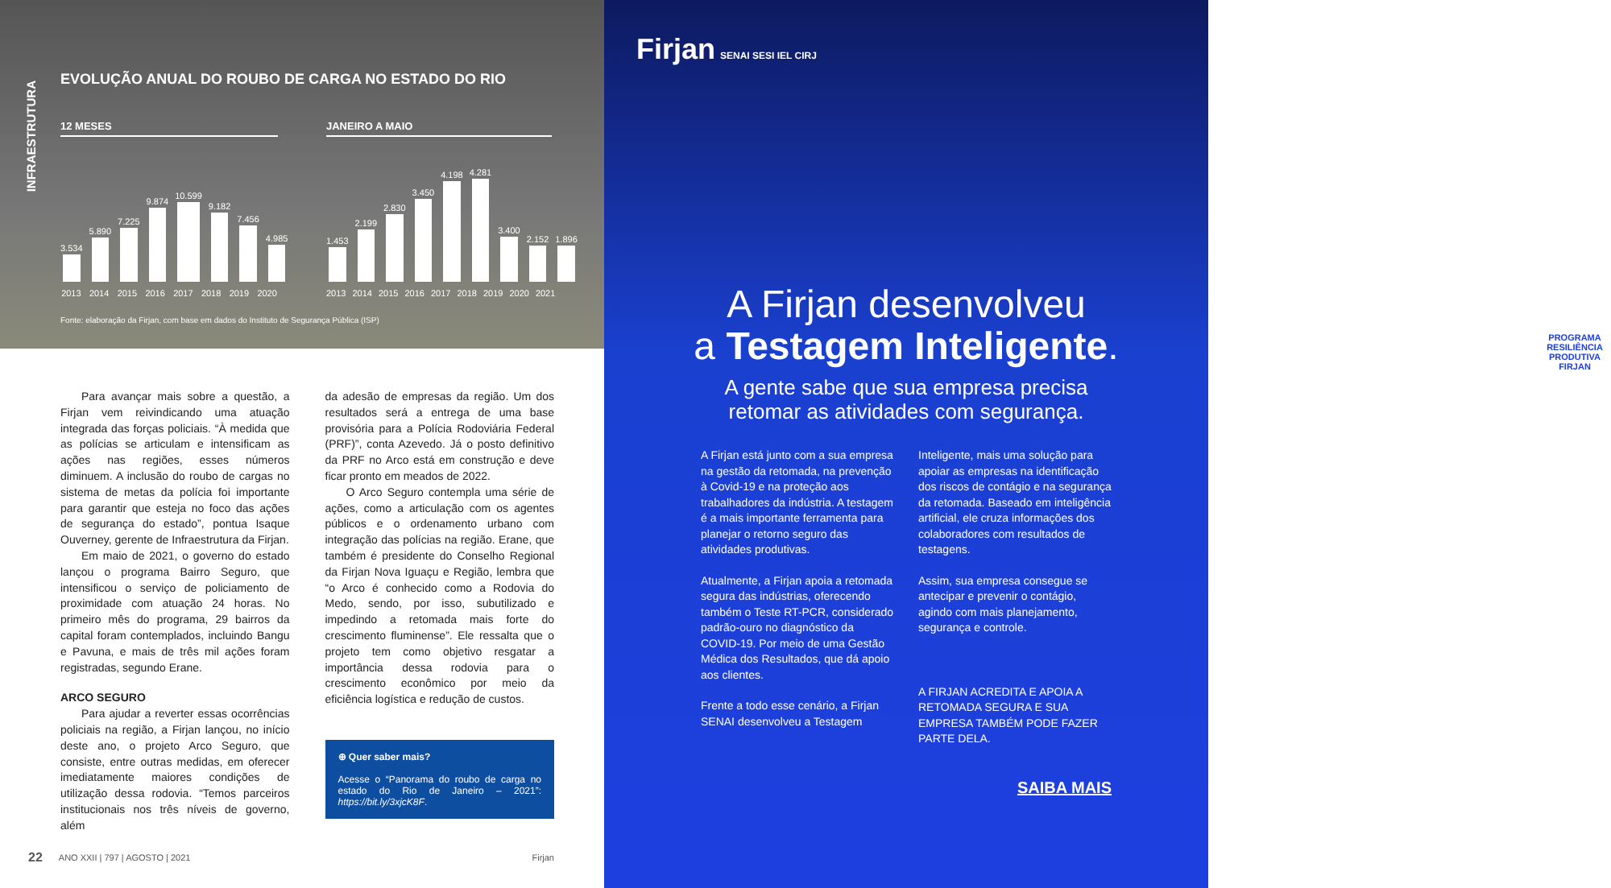INFRAESTRUTURA
EVOLUÇÃO ANUAL DO ROUBO DE CARGA NO ESTADO DO RIO
12 MESES
3.534
5.890
7.225
9.874
10.599
9.182
7.456
4.985
2013 2014 2015 2016 2017 2018 2019 2020
JANEIRO A MAIO
1.453
2.199
2.830
3.450
4.198
4.281
3.400
2.152
1.896
2013 2014 2015 2016 2017 2018 2019 2020 2021
Fonte: elaboração da Firjan, com base em dados do Instituto de Segurança Pública (ISP)
Para avançar mais sobre a questão, a Firjan vem reivindicando uma atuação integrada das forças policiais. “À medida que as polícias se articulam e intensificam as ações nas regiões, esses números diminuem. A inclusão do roubo de cargas no sistema de metas da polícia foi importante para garantir que esteja no foco das ações de segurança do estado”, pontua Isaque Ouverney, gerente de Infraestrutura da Firjan.
Em maio de 2021, o governo do estado lançou o programa Bairro Seguro, que intensificou o serviço de policiamento de proximidade com atuação 24 horas. No primeiro mês do programa, 29 bairros da capital foram contemplados, incluindo Bangu e Pavuna, e mais de três mil ações foram registradas, segundo Erane.
ARCO SEGURO
Para ajudar a reverter essas ocorrências policiais na região, a Firjan lançou, no início deste ano, o projeto Arco Seguro, que consiste, entre outras medidas, em oferecer imediatamente maiores condições de utilização dessa rodovia. “Temos parceiros institucionais nos três níveis de governo, além
da adesão de empresas da região. Um dos resultados será a entrega de uma base provisória para a Polícia Rodoviária Federal (PRF)”, conta Azevedo. Já o posto definitivo da PRF no Arco está em construção e deve ficar pronto em meados de 2022.
O Arco Seguro contempla uma série de ações, como a articulação com os agentes públicos e o ordenamento urbano com integração das polícias na região. Erane, que também é presidente do Conselho Regional da Firjan Nova Iguaçu e Região, lembra que “o Arco é conhecido como a Rodovia do Medo, sendo, por isso, subutilizado e impedindo a retomada mais forte do crescimento fluminense”. Ele ressalta que o projeto tem como objetivo resgatar a importância dessa rodovia para o crescimento econômico por meio da eficiência logística e redução de custos.
⊕ Quer saber mais?
Acesse o “Panorama do roubo de carga no estado do Rio de Janeiro – 2021”: https://bit.ly/3xjcK8F.
22 ANO XXII | 797 | AGOSTO | 2021 Firjan
Firjan SENAI SESI IEL CIRJ
PROGRAMA
RESILIÊNCIA PRODUTIVA
FIRJAN
A Firjan desenvolveu
a Testagem Inteligente.
A gente sabe que sua empresa precisa
retomar as atividades com segurança.
A Firjan está junto com a sua empresa na gestão da retomada, na prevenção à Covid-19 e na proteção aos trabalhadores da indústria. A testagem é a mais importante ferramenta para planejar o retorno seguro das atividades produtivas.
Atualmente, a Firjan apoia a retomada segura das indústrias, oferecendo também o Teste RT-PCR, considerado padrão-ouro no diagnóstico da COVID-19. Por meio de uma Gestão Médica dos Resultados, que dá apoio aos clientes.
Frente a todo esse cenário, a Firjan SENAI desenvolveu a Testagem
Inteligente, mais uma solução para apoiar as empresas na identificação dos riscos de contágio e na segurança da retomada. Baseado em inteligência artificial, ele cruza informações dos colaboradores com resultados de testagens.
Assim, sua empresa consegue se antecipar e prevenir o contágio, agindo com mais planejamento, segurança e controle.
A FIRJAN ACREDITA E APOIA A RETOMADA SEGURA E SUA EMPRESA TAMBÉM PODE FAZER PARTE DELA.
SAIBA MAIS